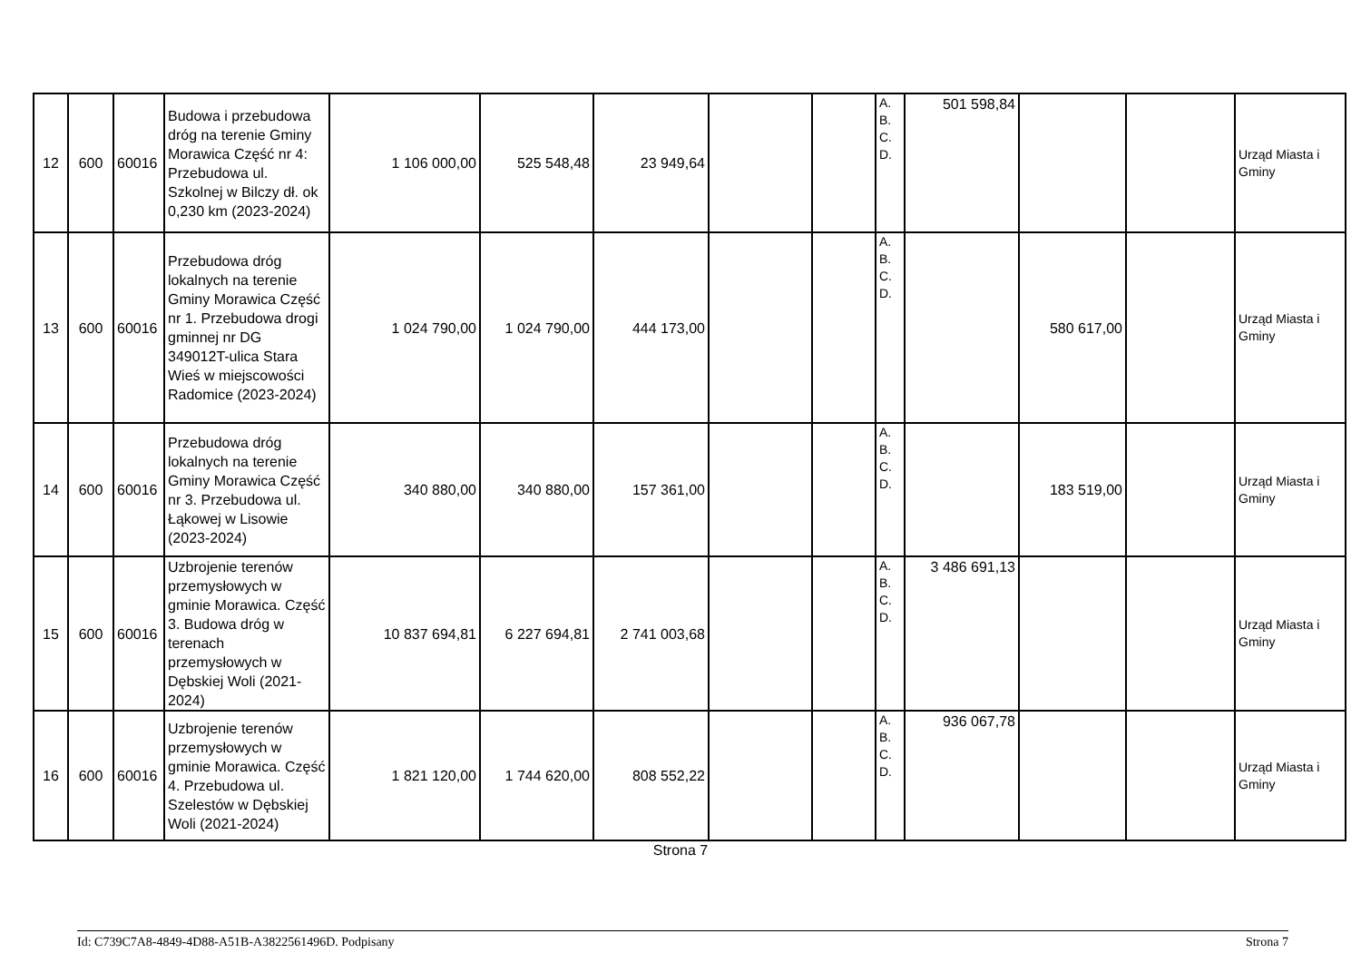| 12 | 600 | 60016 | Budowa i przebudowa dróg na terenie Gminy Morawica Część nr 4: Przebudowa ul. Szkolnej w Bilczy dł. ok 0,230 km (2023-2024) | 1 106 000,00 | 525 548,48 | 23 949,64 | | | A. B. C. D. | 501 598,84 | | | Urząd Miasta i Gminy |
| 13 | 600 | 60016 | Przebudowa dróg lokalnych na terenie Gminy Morawica Część nr 1. Przebudowa drogi gminnej nr DG 349012T-ulica Stara Wieś w miejscowości Radomice (2023-2024) | 1 024 790,00 | 1 024 790,00 | 444 173,00 | | | A. B. C. D. | | 580 617,00 | | Urząd Miasta i Gminy |
| 14 | 600 | 60016 | Przebudowa dróg lokalnych na terenie Gminy Morawica Część nr 3. Przebudowa ul. Łąkowej w Lisowie (2023-2024) | 340 880,00 | 340 880,00 | 157 361,00 | | | A. B. C. D. | | 183 519,00 | | Urząd Miasta i Gminy |
| 15 | 600 | 60016 | Uzbrojenie terenów przemysłowych w gminie Morawica. Część 3. Budowa dróg w terenach przemysłowych w Dębskiej Woli (2021-2024) | 10 837 694,81 | 6 227 694,81 | 2 741 003,68 | | | A. B. C. D. | 3 486 691,13 | | | Urząd Miasta i Gminy |
| 16 | 600 | 60016 | Uzbrojenie terenów przemysłowych w gminie Morawica. Część 4. Przebudowa ul. Szelestów w Dębskiej Woli (2021-2024) | 1 821 120,00 | 1 744 620,00 | 808 552,22 | | | A. B. C. D. | 936 067,78 | | | Urząd Miasta i Gminy |
Strona 7
Id: C739C7A8-4849-4D88-A51B-A3822561496D. Podpisany Strona 7